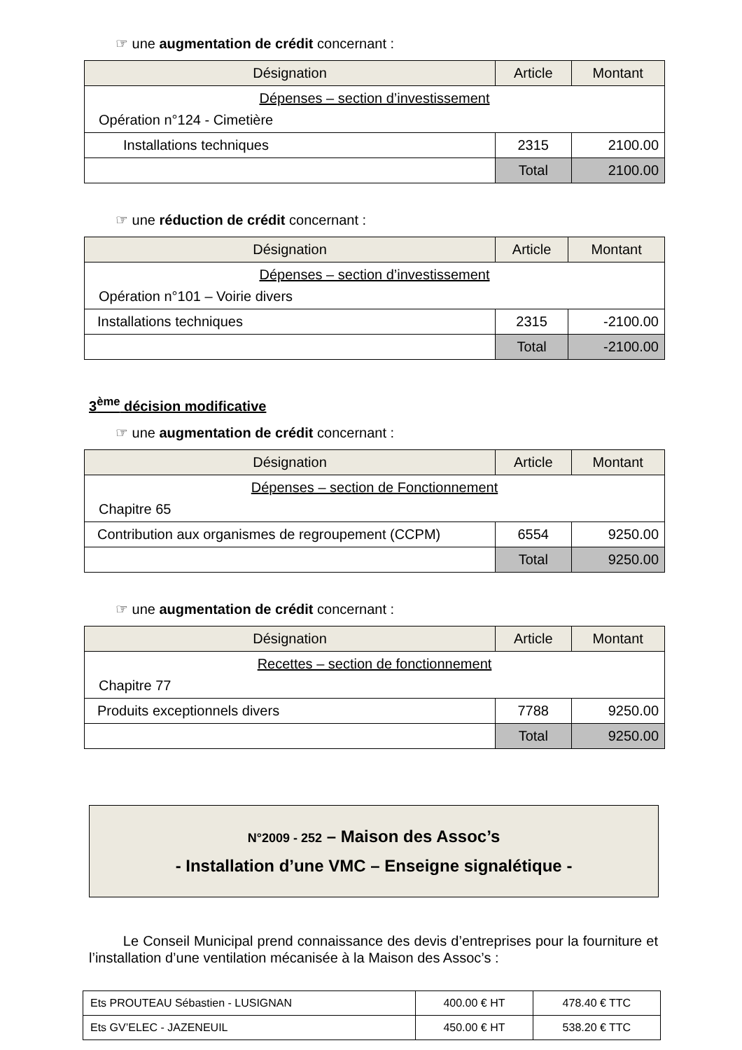☞ une augmentation de crédit concernant :
| Désignation | Article | Montant |
| --- | --- | --- |
| Dépenses – section d’investissement Opération n°124 - Cimetière | | |
| Installations techniques | 2315 | 2100.00 |
| | Total | 2100.00 |
☞ une réduction de crédit concernant :
| Désignation | Article | Montant |
| --- | --- | --- |
| Dépenses – section d’investissement Opération n°101 – Voirie divers | | |
| Installations techniques | 2315 | -2100.00 |
| | Total | -2100.00 |
3<sup>ème</sup> décision modificative
☞ une augmentation de crédit concernant :
| Désignation | Article | Montant |
| --- | --- | --- |
| Dépenses – section de Fonctionnement Chapitre 65 | | |
| Contribution aux organismes de regroupement (CCPM) | 6554 | 9250.00 |
| | Total | 9250.00 |
☞ une augmentation de crédit concernant :
| Désignation | Article | Montant |
| --- | --- | --- |
| Recettes – section de fonctionnement Chapitre 77 | | |
| Produits exceptionnels divers | 7788 | 9250.00 |
| | Total | 9250.00 |
N°2009 - 252 – Maison des Assoc’s
- Installation d’une VMC – Enseigne signalétique -
Le Conseil Municipal prend connaissance des devis d’entreprises pour la fourniture et l’installation d’une ventilation mécanisée à la Maison des Assoc’s :
| Ets PROUTEAU Sébastien - LUSIGNAN | 400.00 € HT | 478.40 € TTC |
| Ets GV’ELEC - JAZENEUIL | 450.00 € HT | 538.20 € TTC |